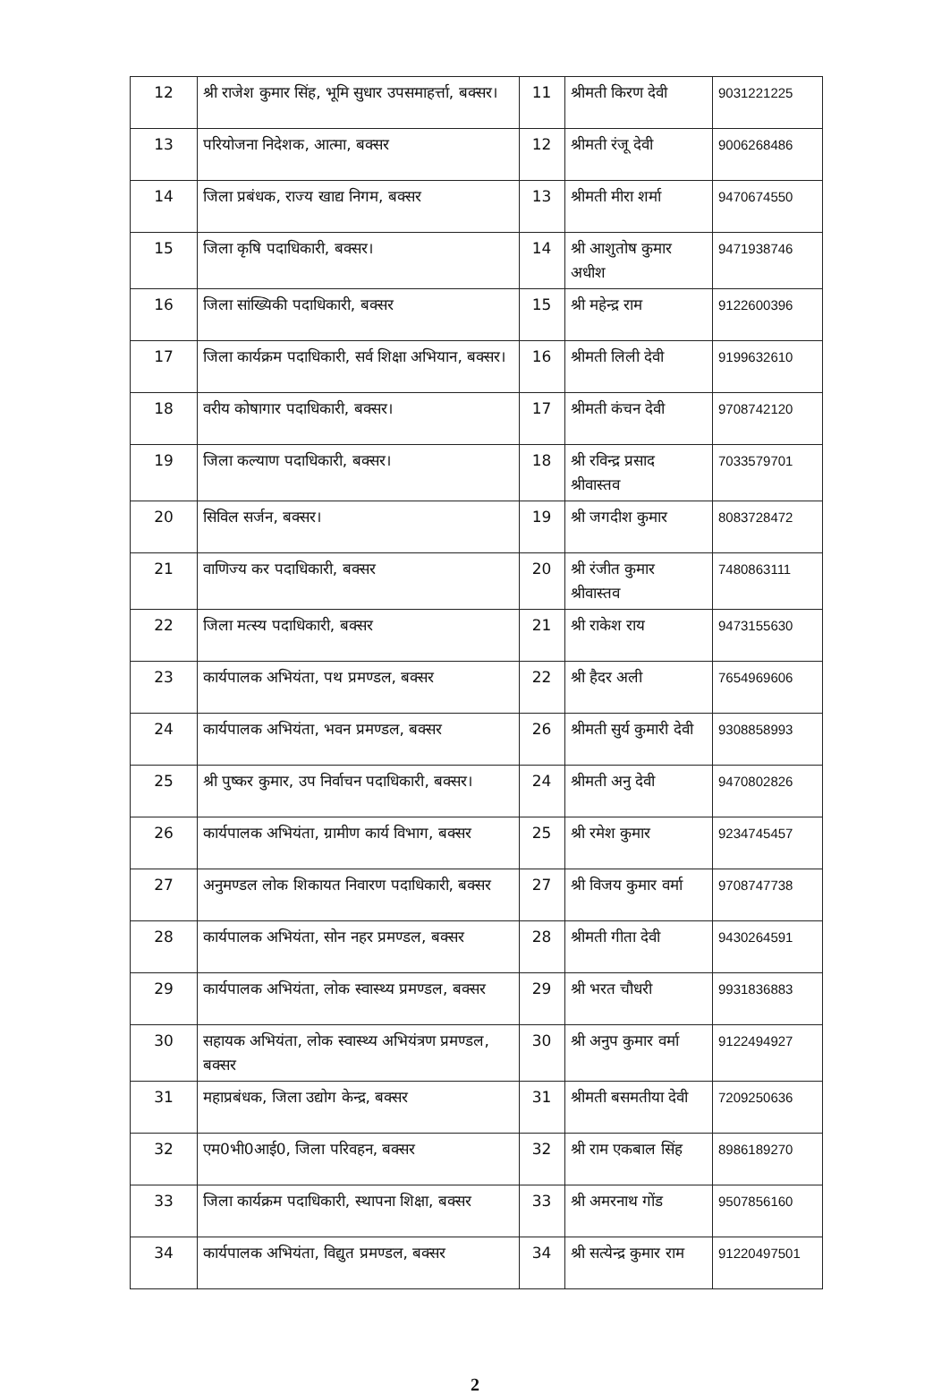| 12 | श्री राजेश कुमार सिंह, भूमि सुधार उपसमाहर्त्ता, बक्सर। | 11 | श्रीमती किरण देवी | 9031221225 |
| 13 | परियोजना निदेशक, आत्मा, बक्सर | 12 | श्रीमती रंजू देवी | 9006268486 |
| 14 | जिला प्रबंधक, राज्य खाद्य निगम, बक्सर | 13 | श्रीमती मीरा शर्मा | 9470674550 |
| 15 | जिला कृषि पदाधिकारी, बक्सर। | 14 | श्री आशुतोष कुमार अधीश | 9471938746 |
| 16 | जिला सांख्यिकी पदाधिकारी, बक्सर | 15 | श्री महेन्द्र राम | 9122600396 |
| 17 | जिला कार्यक्रम पदाधिकारी, सर्व शिक्षा अभियान, बक्सर। | 16 | श्रीमती लिली देवी | 9199632610 |
| 18 | वरीय कोषागार पदाधिकारी, बक्सर। | 17 | श्रीमती कंचन देवी | 9708742120 |
| 19 | जिला कल्याण पदाधिकारी, बक्सर। | 18 | श्री रविन्द्र प्रसाद श्रीवास्तव | 7033579701 |
| 20 | सिविल सर्जन, बक्सर। | 19 | श्री जगदीश कुमार | 8083728472 |
| 21 | वाणिज्य कर पदाधिकारी, बक्सर | 20 | श्री रंजीत कुमार श्रीवास्तव | 7480863111 |
| 22 | जिला मत्स्य पदाधिकारी, बक्सर | 21 | श्री राकेश राय | 9473155630 |
| 23 | कार्यपालक अभियंता, पथ प्रमण्डल, बक्सर | 22 | श्री हैदर अली | 7654969606 |
| 24 | कार्यपालक अभियंता, भवन प्रमण्डल, बक्सर | 26 | श्रीमती सुर्य कुमारी देवी | 9308858993 |
| 25 | श्री पुष्कर कुमार, उप निर्वाचन पदाधिकारी, बक्सर। | 24 | श्रीमती अनु देवी | 9470802826 |
| 26 | कार्यपालक अभियंता, ग्रामीण कार्य विभाग, बक्सर | 25 | श्री रमेश कुमार | 9234745457 |
| 27 | अनुमण्डल लोक शिकायत निवारण पदाधिकारी, बक्सर | 27 | श्री विजय कुमार वर्मा | 9708747738 |
| 28 | कार्यपालक अभियंता, सोन नहर प्रमण्डल, बक्सर | 28 | श्रीमती गीता देवी | 9430264591 |
| 29 | कार्यपालक अभियंता, लोक स्वास्थ्य प्रमण्डल, बक्सर | 29 | श्री भरत चौधरी | 9931836883 |
| 30 | सहायक अभियंता, लोक स्वास्थ्य अभियंत्रण प्रमण्डल, बक्सर | 30 | श्री अनुप कुमार वर्मा | 9122494927 |
| 31 | महाप्रबंधक, जिला उद्योग केन्द्र, बक्सर | 31 | श्रीमती बसमतीया देवी | 7209250636 |
| 32 | एम0भी0आई0, जिला परिवहन, बक्सर | 32 | श्री राम एकबाल सिंह | 8986189270 |
| 33 | जिला कार्यक्रम पदाधिकारी, स्थापना शिक्षा, बक्सर | 33 | श्री अमरनाथ गोंड | 9507856160 |
| 34 | कार्यपालक अभियंता, विद्युत प्रमण्डल, बक्सर | 34 | श्री सत्येन्द्र कुमार राम | 91220497501 |
2